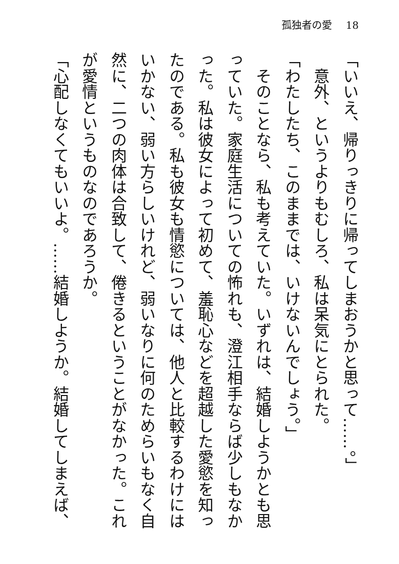孤独者の愛 18
「いいえ、帰りっきりに帰ってしまおうかと思って……。」
　意外、というよりもむしろ、私は呆気にとられた。
「わたしたち、このままでは、いけないんでしょう。」
　そのことなら、私も考えていた。いずれは、結婚しようかとも思っていた。家庭生活についての怖れも、澄江相手ならば少しもなかった。私は彼女によって初めて、羞恥心などを超越した愛慾を知ったのである。私も彼女も情慾については、他人と比較するわけにはいかない、弱い方らしいけれど、弱いなりに何のためらいもなく自然に、二つの肉体は合致して、倦きるということがなかった。これが愛情というものなのであろうか。
「心配しなくてもいいよ。……結婚しようか。結婚してしまえば、